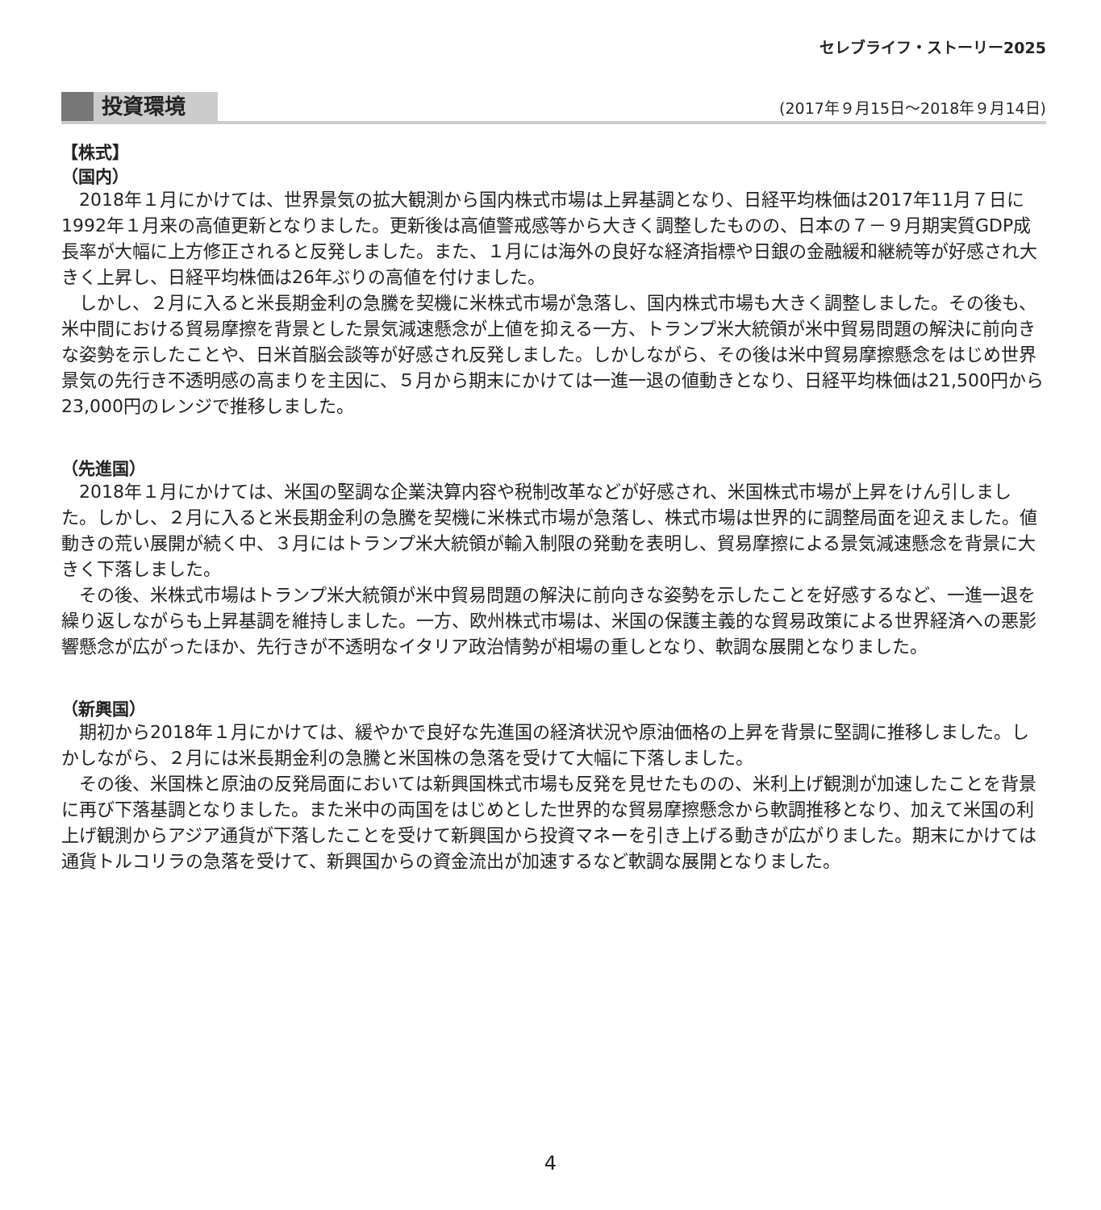セレブライフ・ストーリー2025
投資環境 (2017年９月15日～2018年９月14日)
【株式】
（国内）
2018年１月にかけては、世界景気の拡大観測から国内株式市場は上昇基調となり、日経平均株価は2017年11月７日に1992年１月来の高値更新となりました。更新後は高値警戒感等から大きく調整したものの、日本の７－９月期実質GDP成長率が大幅に上方修正されると反発しました。また、１月には海外の良好な経済指標や日銀の金融緩和継続等が好感され大きく上昇し、日経平均株価は26年ぶりの高値を付けました。
しかし、２月に入ると米長期金利の急騰を契機に米株式市場が急落し、国内株式市場も大きく調整しました。その後も、米中間における貿易摩擦を背景とした景気減速懸念が上値を抑える一方、トランプ米大統領が米中貿易問題の解決に前向きな姿勢を示したことや、日米首脳会談等が好感され反発しました。しかしながら、その後は米中貿易摩擦懸念をはじめ世界景気の先行き不透明感の高まりを主因に、５月から期末にかけては一進一退の値動きとなり、日経平均株価は21,500円から23,000円のレンジで推移しました。
（先進国）
2018年１月にかけては、米国の堅調な企業決算内容や税制改革などが好感され、米国株式市場が上昇をけん引しました。しかし、２月に入ると米長期金利の急騰を契機に米株式市場が急落し、株式市場は世界的に調整局面を迎えました。値動きの荒い展開が続く中、３月にはトランプ米大統領が輸入制限の発動を表明し、貿易摩擦による景気減速懸念を背景に大きく下落しました。
その後、米株式市場はトランプ米大統領が米中貿易問題の解決に前向きな姿勢を示したことを好感するなど、一進一退を繰り返しながらも上昇基調を維持しました。一方、欧州株式市場は、米国の保護主義的な貿易政策による世界経済への悪影響懸念が広がったほか、先行きが不透明なイタリア政治情勢が相場の重しとなり、軟調な展開となりました。
（新興国）
期初から2018年１月にかけては、緩やかで良好な先進国の経済状況や原油価格の上昇を背景に堅調に推移しました。しかしながら、２月には米長期金利の急騰と米国株の急落を受けて大幅に下落しました。
その後、米国株と原油の反発局面においては新興国株式市場も反発を見せたものの、米利上げ観測が加速したことを背景に再び下落基調となりました。また米中の両国をはじめとした世界的な貿易摩擦懸念から軟調推移となり、加えて米国の利上げ観測からアジア通貨が下落したことを受けて新興国から投資マネーを引き上げる動きが広がりました。期末にかけては通貨トルコリラの急落を受けて、新興国からの資金流出が加速するなど軟調な展開となりました。
4